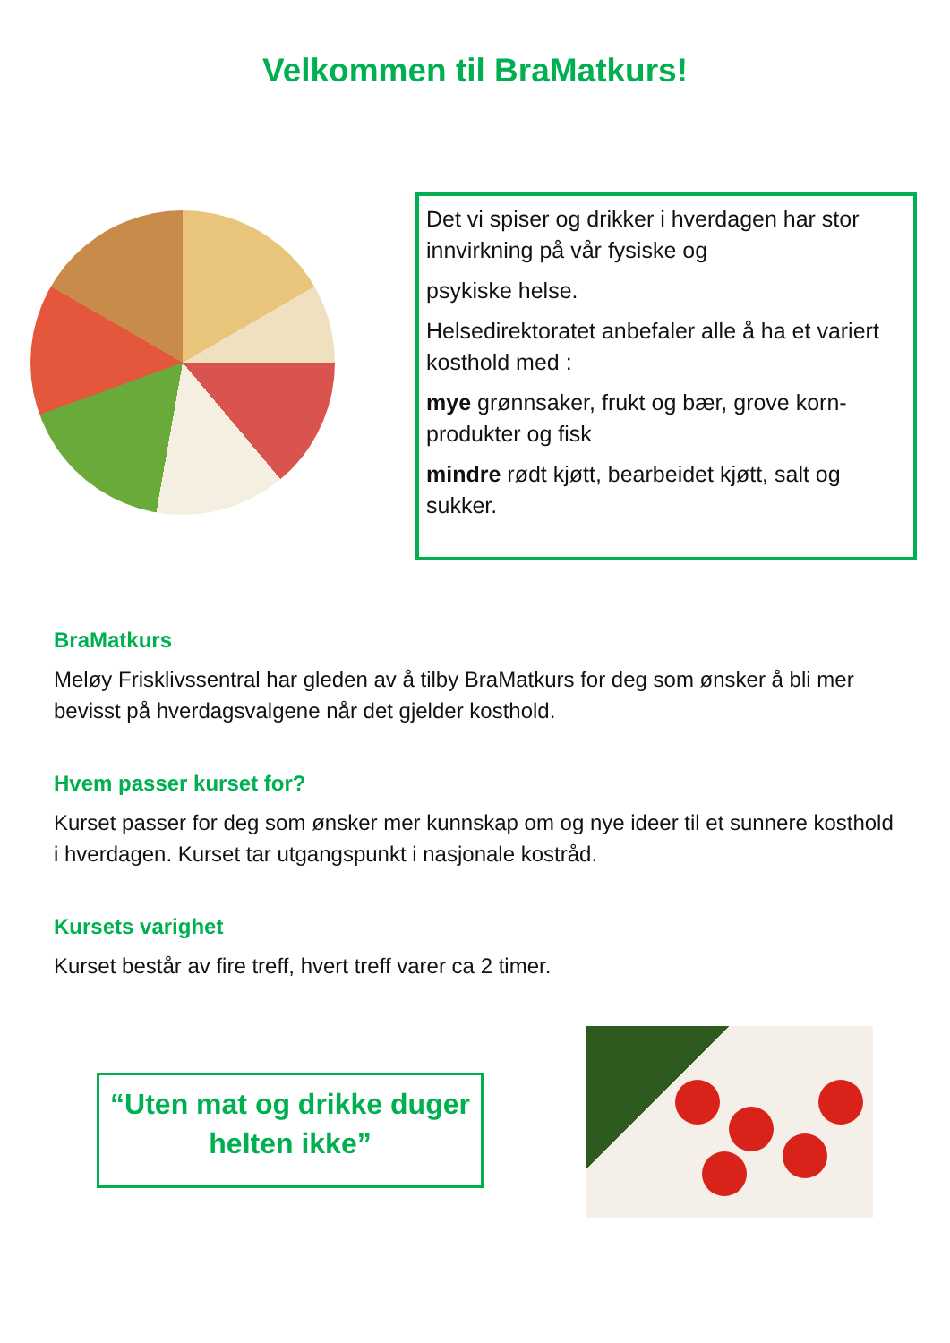Velkommen til BraMatkurs!
Det vi spiser og drikker i hverdagen har stor innvirkning på vår fysiske og
psykiske helse.
Helsedirektoratet anbefaler alle å ha et variert kosthold med :
mye grønnsaker, frukt og bær, grove korn-produkter og fisk
mindre rødt kjøtt, bearbeidet kjøtt, salt og sukker.
BraMatkurs
Meløy Frisklivssentral har gleden av å tilby BraMatkurs for deg som ønsker å bli mer bevisst på hverdagsvalgene når det gjelder kosthold.
Hvem passer kurset for?
Kurset passer for deg som ønsker mer kunnskap om og nye ideer til et sunnere kosthold i hverdagen. Kurset tar utgangspunkt i nasjonale kostråd.
Kursets varighet
Kurset består av fire treff, hvert treff varer ca 2 timer.
“Uten mat og drikke duger helten ikke”